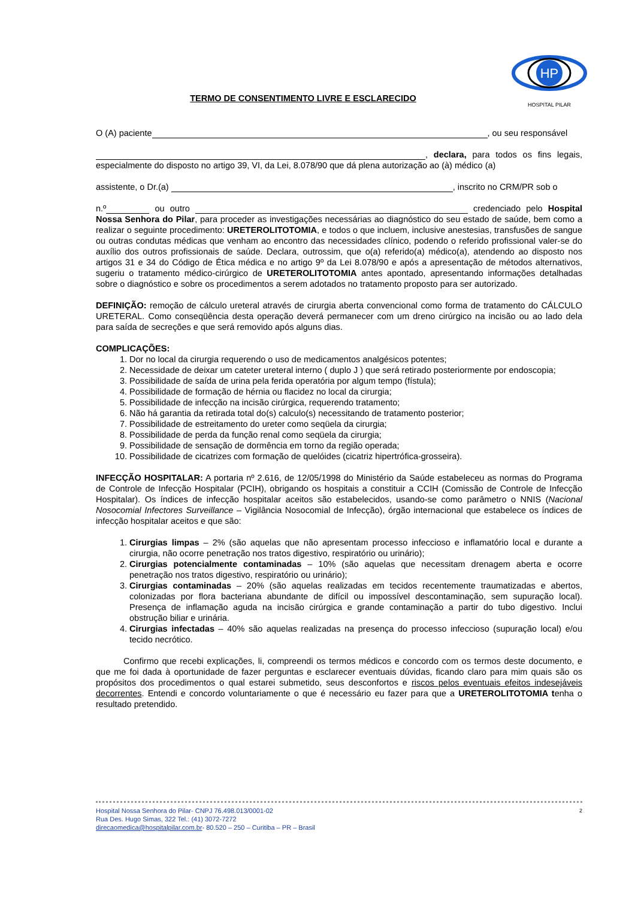HP
HOSPITAL PILAR
TERMO DE CONSENTIMENTO LIVRE E ESCLARECIDO
O (A) paciente , ou seu responsável
, declara, para todos os fins legais, especialmente do disposto no artigo 39, VI, da Lei, 8.078/90 que dá plena autorização ao (à) médico (a)
assistente, o Dr.(a) , inscrito no CRM/PR sob o
n.º ou outro credenciado pelo Hospital Nossa Senhora do Pilar, para proceder as investigações necessárias ao diagnóstico do seu estado de saúde, bem como a realizar o seguinte procedimento: URETEROLITOTOMIA, e todos o que incluem, inclusive anestesias, transfusões de sangue ou outras condutas médicas que venham ao encontro das necessidades clínico, podendo o referido profissional valer-se do auxílio dos outros profissionais de saúde. Declara, outrossim, que o(a) referido(a) médico(a), atendendo ao disposto nos artigos 31 e 34 do Código de Ética médica e no artigo 9º da Lei 8.078/90 e após a apresentação de métodos alternativos, sugeriu o tratamento médico-cirúrgico de URETEROLITOTOMIA antes apontado, apresentando informações detalhadas sobre o diagnóstico e sobre os procedimentos a serem adotados no tratamento proposto para ser autorizado.
DEFINIÇÃO: remoção de cálculo ureteral através de cirurgia aberta convencional como forma de tratamento do CÁLCULO URETERAL. Como conseqüência desta operação deverá permanecer com um dreno cirúrgico na incisão ou ao lado dela para saída de secreções e que será removido após alguns dias.
COMPLICAÇÕES:
1. Dor no local da cirurgia requerendo o uso de medicamentos analgésicos potentes;
2. Necessidade de deixar um cateter ureteral interno ( duplo J ) que será retirado posteriormente por endoscopia;
3. Possibilidade de saída de urina pela ferida operatória por algum tempo (fístula);
4. Possibilidade de formação de hérnia ou flacidez no local da cirurgia;
5. Possibilidade de infecção na incisão cirúrgica, requerendo tratamento;
6. Não há garantia da retirada total do(s) calculo(s) necessitando de tratamento posterior;
7. Possibilidade de estreitamento do ureter como seqüela da cirurgia;
8. Possibilidade de perda da função renal como seqüela da cirurgia;
9. Possibilidade de sensação de dormência em torno da região operada;
10. Possibilidade de cicatrizes com formação de quelóides (cicatriz hipertrófica-grosseira).
INFECÇÃO HOSPITALAR: A portaria nº 2.616, de 12/05/1998 do Ministério da Saúde estabeleceu as normas do Programa de Controle de Infecção Hospitalar (PCIH), obrigando os hospitais a constituir a CCIH (Comissão de Controle de Infecção Hospitalar). Os índices de infecção hospitalar aceitos são estabelecidos, usando-se como parâmetro o NNIS (Nacional Nosocomial Infectores Surveillance – Vigilância Nosocomial de Infecção), órgão internacional que estabelece os índices de infecção hospitalar aceitos e que são:
1. Cirurgias limpas – 2% (são aquelas que não apresentam processo infeccioso e inflamatório local e durante a cirurgia, não ocorre penetração nos tratos digestivo, respiratório ou urinário);
2. Cirurgias potencialmente contaminadas – 10% (são aquelas que necessitam drenagem aberta e ocorre penetração nos tratos digestivo, respiratório ou urinário);
3. Cirurgias contaminadas – 20% (são aquelas realizadas em tecidos recentemente traumatizadas e abertos, colonizadas por flora bacteriana abundante de difícil ou impossível descontaminação, sem supuração local). Presença de inflamação aguda na incisão cirúrgica e grande contaminação a partir do tubo digestivo. Inclui obstrução biliar e urinária.
4. Cirurgias infectadas – 40% são aquelas realizadas na presença do processo infeccioso (supuração local) e/ou tecido necrótico.
Confirmo que recebi explicações, li, compreendi os termos médicos e concordo com os termos deste documento, e que me foi dada à oportunidade de fazer perguntas e esclarecer eventuais dúvidas, ficando claro para mim quais são os propósitos dos procedimentos o qual estarei submetido, seus desconfortos e riscos pelos eventuais efeitos indesejáveis decorrentes. Entendi e concordo voluntariamente o que é necessário eu fazer para que a URETEROLITOTOMIA tenha o resultado pretendido.
2 Hospital Nossa Senhora do Pilar- CNPJ 76.498.013/0001-02
Rua Des. Hugo Simas, 322 Tel.: (41) 3072-7272
direcaomedica@hospitalpilar.com.br- 80.520 – 250 – Curitiba – PR – Brasil